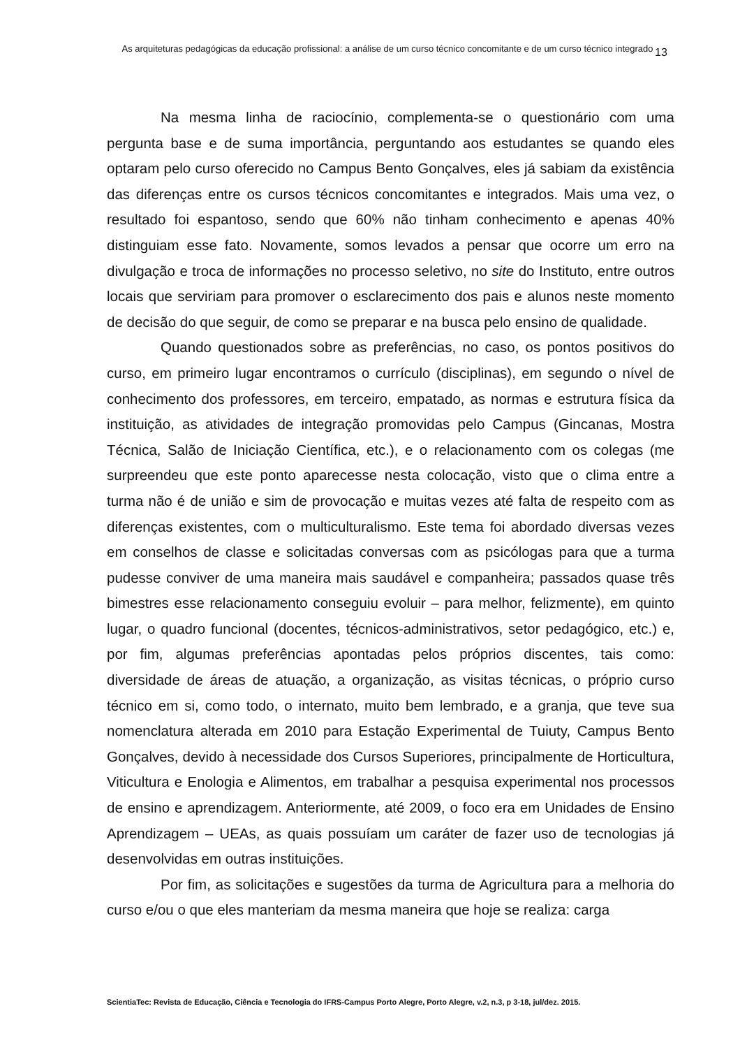As arquiteturas pedagógicas da educação profissional: a análise de um curso técnico concomitante e de um curso técnico integrado
13
Na mesma linha de raciocínio, complementa-se o questionário com uma pergunta base e de suma importância, perguntando aos estudantes se quando eles optaram pelo curso oferecido no Campus Bento Gonçalves, eles já sabiam da existência das diferenças entre os cursos técnicos concomitantes e integrados. Mais uma vez, o resultado foi espantoso, sendo que 60% não tinham conhecimento e apenas 40% distinguiam esse fato. Novamente, somos levados a pensar que ocorre um erro na divulgação e troca de informações no processo seletivo, no site do Instituto, entre outros locais que serviriam para promover o esclarecimento dos pais e alunos neste momento de decisão do que seguir, de como se preparar e na busca pelo ensino de qualidade.
Quando questionados sobre as preferências, no caso, os pontos positivos do curso, em primeiro lugar encontramos o currículo (disciplinas), em segundo o nível de conhecimento dos professores, em terceiro, empatado, as normas e estrutura física da instituição, as atividades de integração promovidas pelo Campus (Gincanas, Mostra Técnica, Salão de Iniciação Científica, etc.), e o relacionamento com os colegas (me surpreendeu que este ponto aparecesse nesta colocação, visto que o clima entre a turma não é de união e sim de provocação e muitas vezes até falta de respeito com as diferenças existentes, com o multiculturalismo. Este tema foi abordado diversas vezes em conselhos de classe e solicitadas conversas com as psicólogas para que a turma pudesse conviver de uma maneira mais saudável e companheira; passados quase três bimestres esse relacionamento conseguiu evoluir – para melhor, felizmente), em quinto lugar, o quadro funcional (docentes, técnicos-administrativos, setor pedagógico, etc.) e, por fim, algumas preferências apontadas pelos próprios discentes, tais como: diversidade de áreas de atuação, a organização, as visitas técnicas, o próprio curso técnico em si, como todo, o internato, muito bem lembrado, e a granja, que teve sua nomenclatura alterada em 2010 para Estação Experimental de Tuiuty, Campus Bento Gonçalves, devido à necessidade dos Cursos Superiores, principalmente de Horticultura, Viticultura e Enologia e Alimentos, em trabalhar a pesquisa experimental nos processos de ensino e aprendizagem. Anteriormente, até 2009, o foco era em Unidades de Ensino Aprendizagem – UEAs, as quais possuíam um caráter de fazer uso de tecnologias já desenvolvidas em outras instituições.
Por fim, as solicitações e sugestões da turma de Agricultura para a melhoria do curso e/ou o que eles manteriam da mesma maneira que hoje se realiza: carga
ScientiaTec: Revista de Educação, Ciência e Tecnologia do IFRS-Campus Porto Alegre, Porto Alegre, v.2, n.3, p 3-18, jul/dez. 2015.